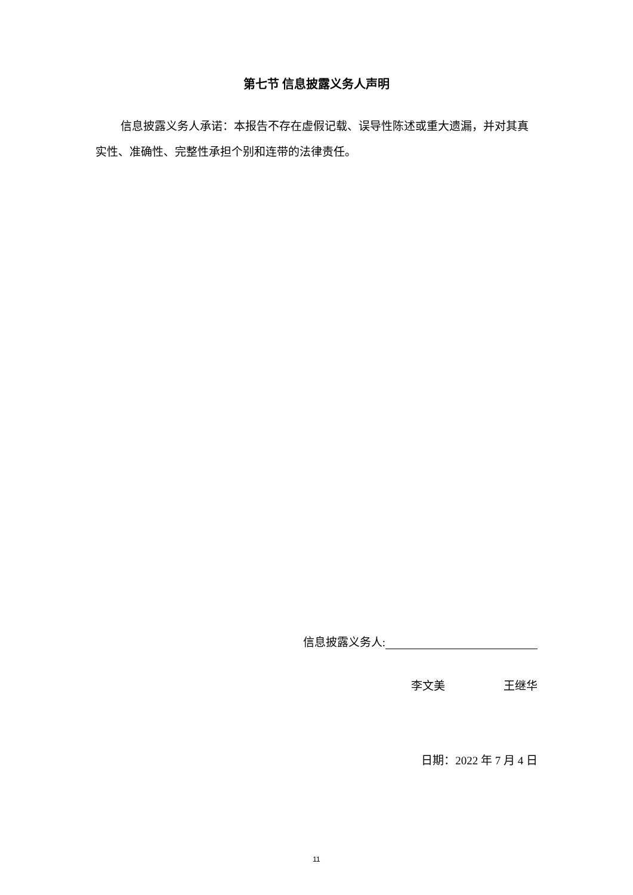第七节 信息披露义务人声明
信息披露义务人承诺：本报告不存在虚假记载、误导性陈述或重大遗漏，并对其真实性、准确性、完整性承担个别和连带的法律责任。
信息披露义务人:
李文美 王继华
日期：2022 年 7 月 4 日
11